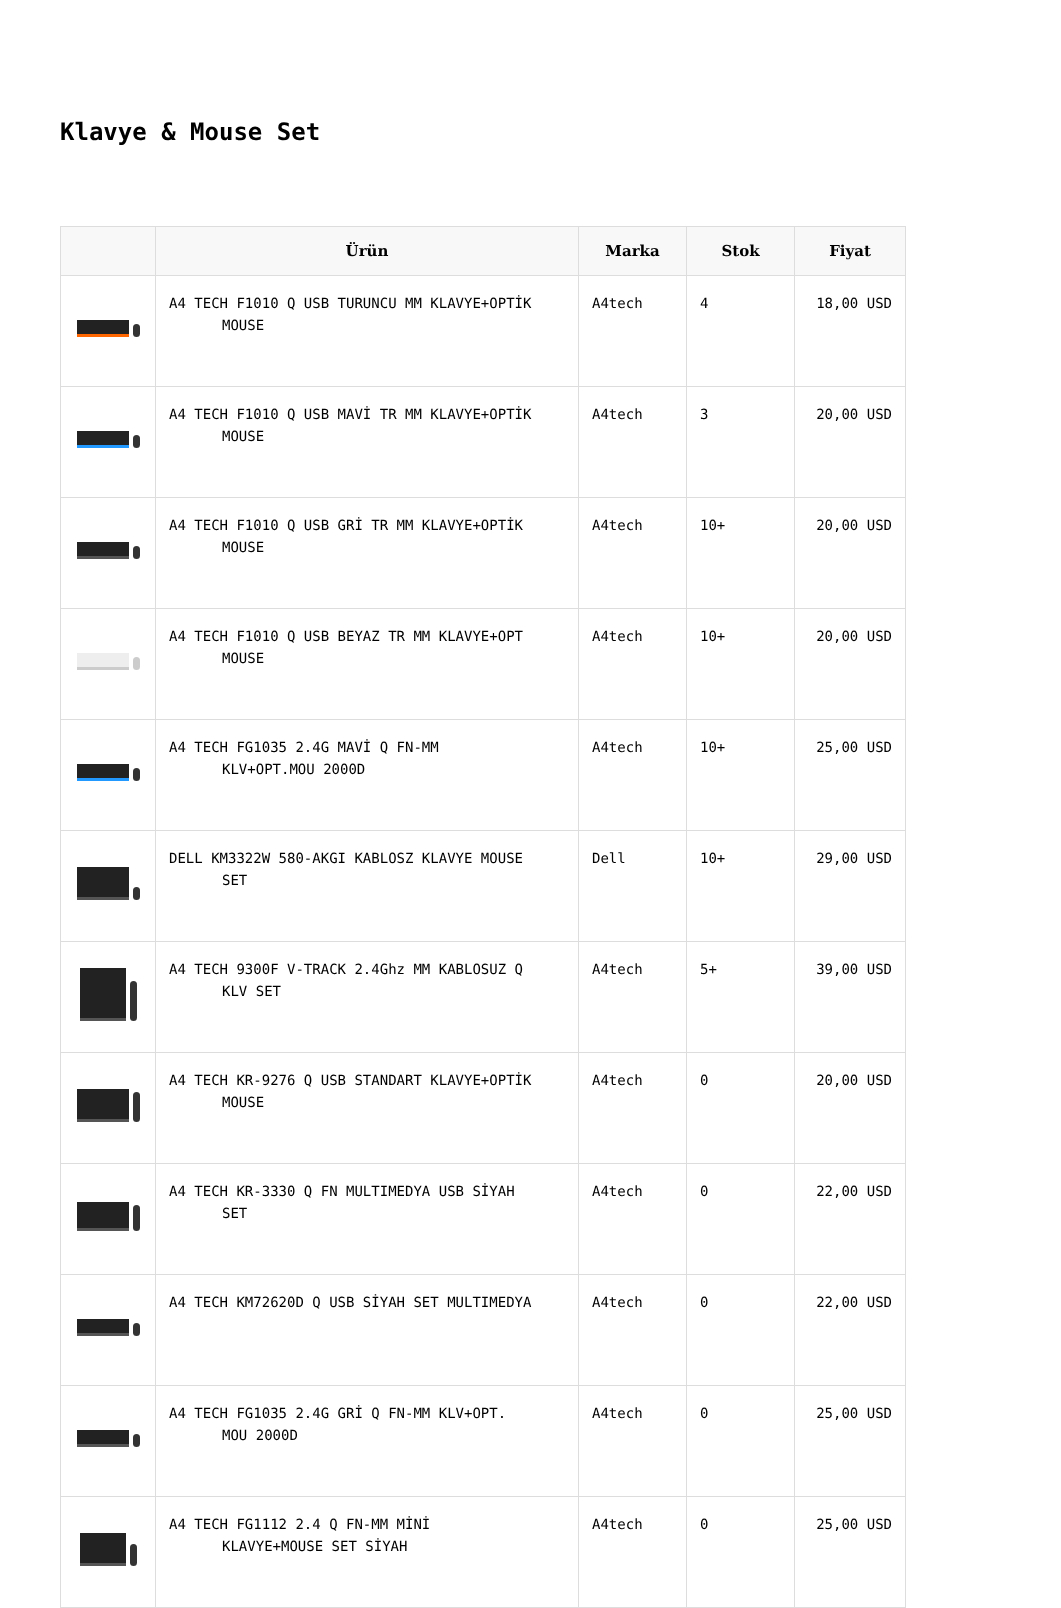Klavye & Mouse Set
| | Ürün | Marka | Stok | Fiyat |
| --- | --- | --- | --- | --- |
| | A4 TECH F1010 Q USB TURUNCU MM KLAVYE+OPTİK MOUSE | A4tech | 4 | 18,00 USD |
| | A4 TECH F1010 Q USB MAVİ TR MM KLAVYE+OPTİK MOUSE | A4tech | 3 | 20,00 USD |
| | A4 TECH F1010 Q USB GRİ TR MM KLAVYE+OPTİK MOUSE | A4tech | 10+ | 20,00 USD |
| | A4 TECH F1010 Q USB BEYAZ TR MM KLAVYE+OPT MOUSE | A4tech | 10+ | 20,00 USD |
| | A4 TECH FG1035 2.4G MAVİ Q FN-MM KLV+OPT.MOU 2000D | A4tech | 10+ | 25,00 USD |
| | DELL KM3322W 580-AKGI KABLOSZ KLAVYE MOUSE SET | Dell | 10+ | 29,00 USD |
| | A4 TECH 9300F V-TRACK 2.4Ghz MM KABLOSUZ Q KLV SET | A4tech | 5+ | 39,00 USD |
| | A4 TECH KR-9276 Q USB STANDART KLAVYE+OPTİK MOUSE | A4tech | 0 | 20,00 USD |
| | A4 TECH KR-3330 Q FN MULTIMEDYA USB SİYAH SET | A4tech | 0 | 22,00 USD |
| | A4 TECH KM72620D Q USB SİYAH SET MULTIMEDYA | A4tech | 0 | 22,00 USD |
| | A4 TECH FG1035 2.4G GRİ Q FN-MM KLV+OPT. MOU 2000D | A4tech | 0 | 25,00 USD |
| | A4 TECH FG1112 2.4 Q FN-MM MİNİ KLAVYE+MOUSE SET SİYAH | A4tech | 0 | 25,00 USD |